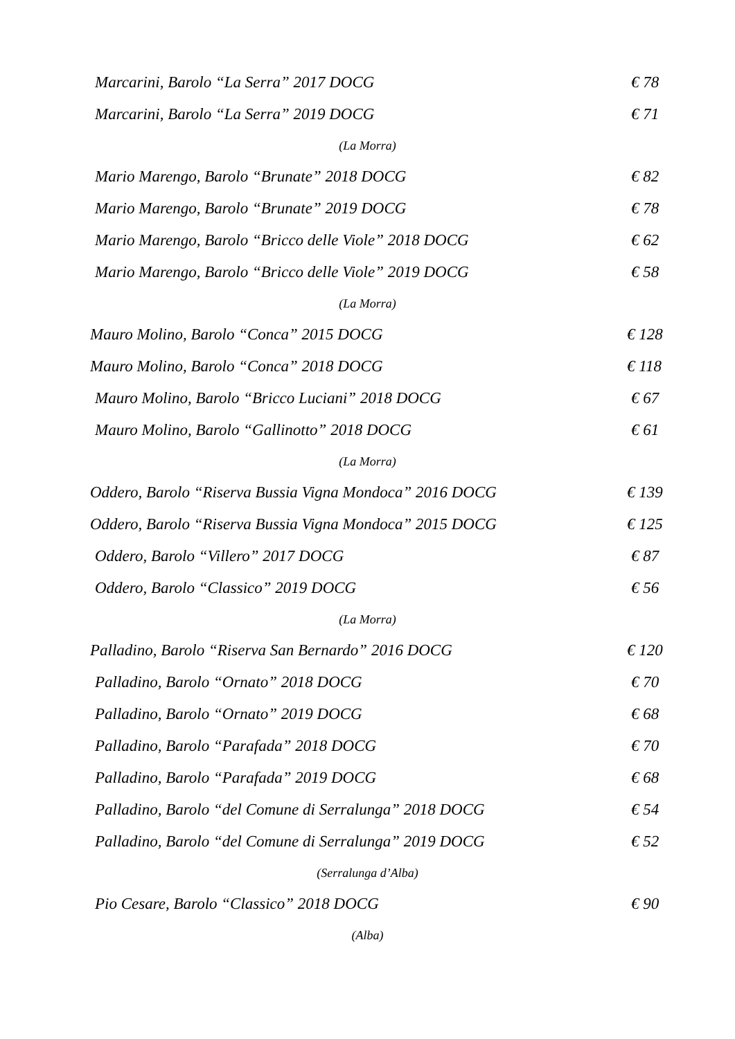Marcarini, Barolo “La Serra” 2017 DOCG € 78
Marcarini, Barolo “La Serra” 2019 DOCG € 71
(La Morra)
Mario Marengo, Barolo “Brunate” 2018 DOCG € 82
Mario Marengo, Barolo “Brunate” 2019 DOCG € 78
Mario Marengo, Barolo “Bricco delle Viole” 2018 DOCG € 62
Mario Marengo, Barolo “Bricco delle Viole” 2019 DOCG € 58
(La Morra)
Mauro Molino, Barolo “Conca” 2015 DOCG € 128
Mauro Molino, Barolo “Conca” 2018 DOCG € 118
Mauro Molino, Barolo “Bricco Luciani” 2018 DOCG € 67
Mauro Molino, Barolo “Gallinotto” 2018 DOCG € 61
(La Morra)
Oddero, Barolo “Riserva Bussia Vigna Mondoca” 2016 DOCG € 139
Oddero, Barolo “Riserva Bussia Vigna Mondoca” 2015 DOCG € 125
Oddero, Barolo “Villero” 2017 DOCG € 87
Oddero, Barolo “Classico” 2019 DOCG € 56
(La Morra)
Palladino, Barolo “Riserva San Bernardo” 2016 DOCG € 120
Palladino, Barolo “Ornato” 2018 DOCG € 70
Palladino, Barolo “Ornato” 2019 DOCG € 68
Palladino, Barolo “Parafada” 2018 DOCG € 70
Palladino, Barolo “Parafada” 2019 DOCG € 68
Palladino, Barolo “del Comune di Serralunga” 2018 DOCG € 54
Palladino, Barolo “del Comune di Serralunga” 2019 DOCG € 52
(Serralunga d’Alba)
Pio Cesare, Barolo “Classico” 2018 DOCG € 90
(Alba)